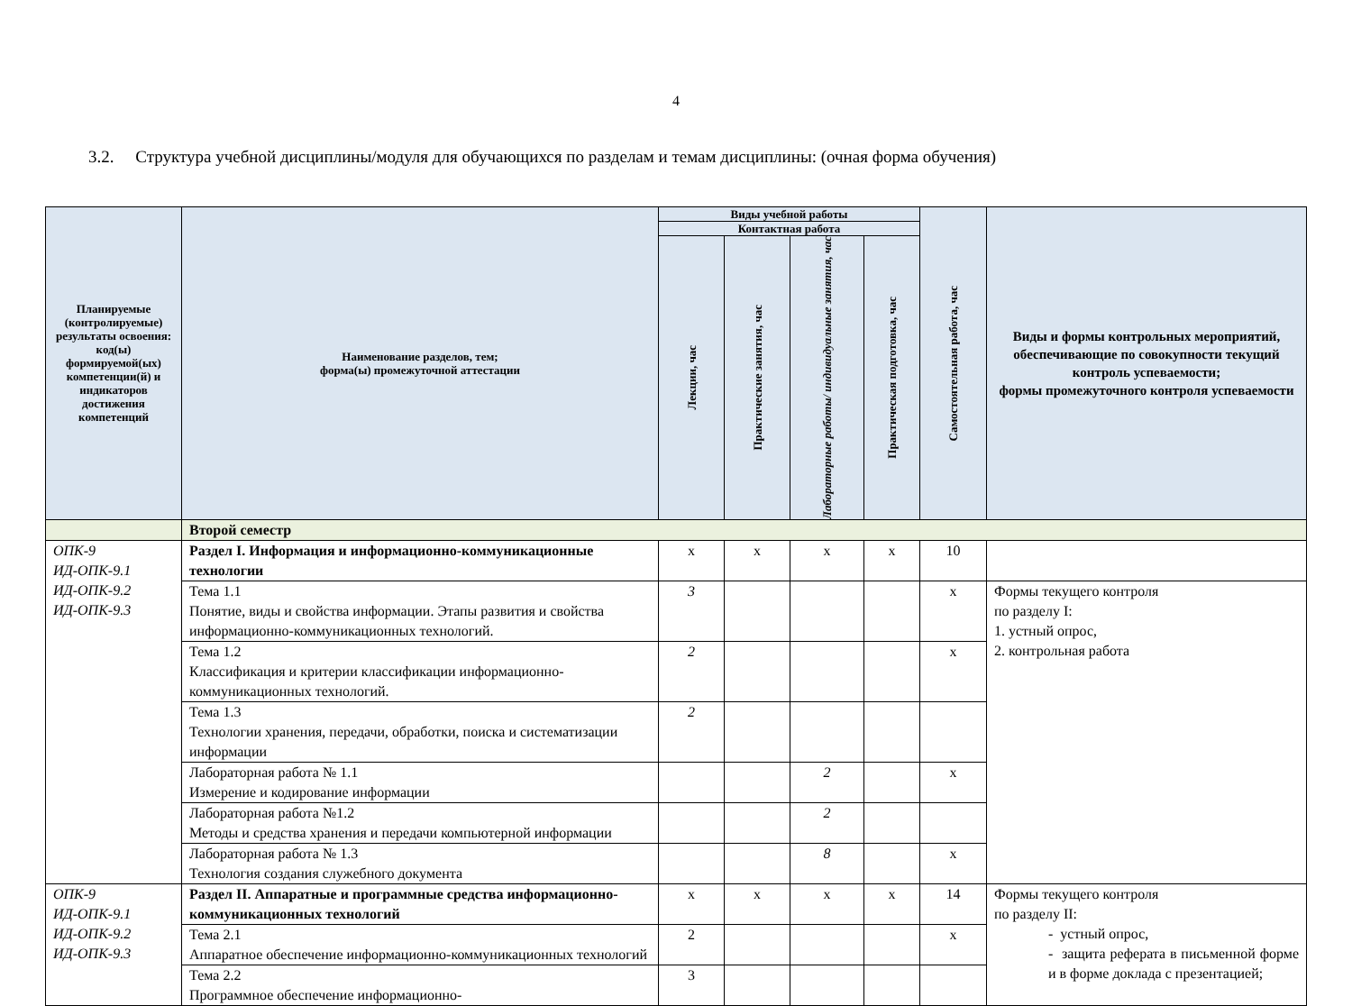4
3.2. Структура учебной дисциплины/модуля для обучающихся по разделам и темам дисциплины: (очная форма обучения)
| Планируемые (контролируемые) результаты освоения: код(ы) формируемой(ых) компетенции(й) и индикаторов достижения компетенций | Наименование разделов, тем; форма(ы) промежуточной аттестации | Виды учебной работы | | | | Самостоятельная работа, час | Виды и формы контрольных мероприятий, обеспечивающие по совокупности текущий контроль успеваемости; формы промежуточного контроля успеваемости |
| --- | --- | --- | --- | --- | --- | --- | --- |
| | | Контактная работа | | | | | |
| | | Лекции, час | Практические занятия, час | Лабораторные работы/ индивидуальные занятия, час | Практическая подготовка, час | | |
| | Второй семестр | | | | | | |
| ОПК-9 ИД-ОПК-9.1 ИД-ОПК-9.2 ИД-ОПК-9.3 | Раздел I. Информация и информационно-коммуникационные технологии | х | х | х | х | 10 | |
| | Тема 1.1 Понятие, виды и свойства информации. Этапы развития и свойства информационно-коммуникационных технологий. | 3 | | | | х | Формы текущего контроля по разделу I: 1. устный опрос, 2. контрольная работа |
| | Тема 1.2 Классификация и критерии классификации информационно-коммуникационных технологий. | 2 | | | | х | |
| | Тема 1.3 Технологии хранения, передачи, обработки, поиска и систематизации информации | 2 | | | | | |
| | Лабораторная работа № 1.1 Измерение и кодирование информации | | | 2 | | х | |
| | Лабораторная работа №1.2 Методы и средства хранения и передачи компьютерной информации | | | 2 | | | |
| | Лабораторная работа № 1.3 Технология создания служебного документа | | | 8 | | х | |
| ОПК-9 ИД-ОПК-9.1 ИД-ОПК-9.2 ИД-ОПК-9.3 | Раздел II. Аппаратные и программные средства информационно-коммуникационных технологий | х | х | х | х | 14 | Формы текущего контроля по разделу II: - устный опрос, - защита реферата в письменной форме и в форме доклада с презентацией; |
| | Тема 2.1 Аппаратное обеспечение информационно-коммуникационных технологий | 2 | | | | х | |
| | Тема 2.2 Программное обеспечение информационно- | 3 | | | | | |